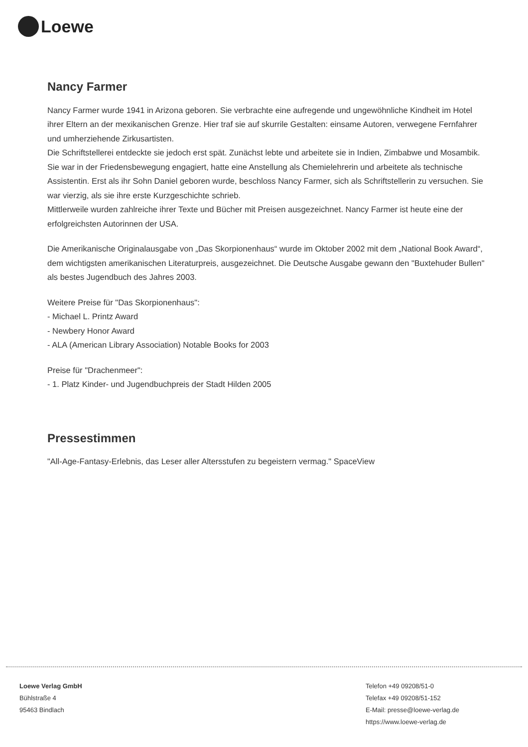Loewe
Nancy Farmer
Nancy Farmer wurde 1941 in Arizona geboren. Sie verbrachte eine aufregende und ungewöhnliche Kindheit im Hotel ihrer Eltern an der mexikanischen Grenze. Hier traf sie auf skurrile Gestalten: einsame Autoren, verwegene Fernfahrer und umherziehende Zirkusartisten.
Die Schriftstellerei entdeckte sie jedoch erst spät. Zunächst lebte und arbeitete sie in Indien, Zimbabwe und Mosambik. Sie war in der Friedensbewegung engagiert, hatte eine Anstellung als Chemielehrerin und arbeitete als technische Assistentin. Erst als ihr Sohn Daniel geboren wurde, beschloss Nancy Farmer, sich als Schriftstellerin zu versuchen. Sie war vierzig, als sie ihre erste Kurzgeschichte schrieb.
Mittlerweile wurden zahlreiche ihrer Texte und Bücher mit Preisen ausgezeichnet. Nancy Farmer ist heute eine der erfolgreichsten Autorinnen der USA.
Die Amerikanische Originalausgabe von „Das Skorpionenhaus“ wurde im Oktober 2002 mit dem „National Book Award“, dem wichtigsten amerikanischen Literaturpreis, ausgezeichnet. Die Deutsche Ausgabe gewann den "Buxtehuder Bullen" als bestes Jugendbuch des Jahres 2003.
Weitere Preise für "Das Skorpionenhaus":
- Michael L. Printz Award
- Newbery Honor Award
- ALA (American Library Association) Notable Books for 2003
Preise für "Drachenmeer":
- 1. Platz Kinder- und Jugendbuchpreis der Stadt Hilden 2005
Pressestimmen
"All-Age-Fantasy-Erlebnis, das Leser aller Altersstufen zu begeistern vermag." SpaceView
Loewe Verlag GmbH
Bühlstraße 4
95463 Bindlach
Telefon +49 09208/51-0
Telefax +49 09208/51-152
E-Mail: presse@loewe-verlag.de
https://www.loewe-verlag.de